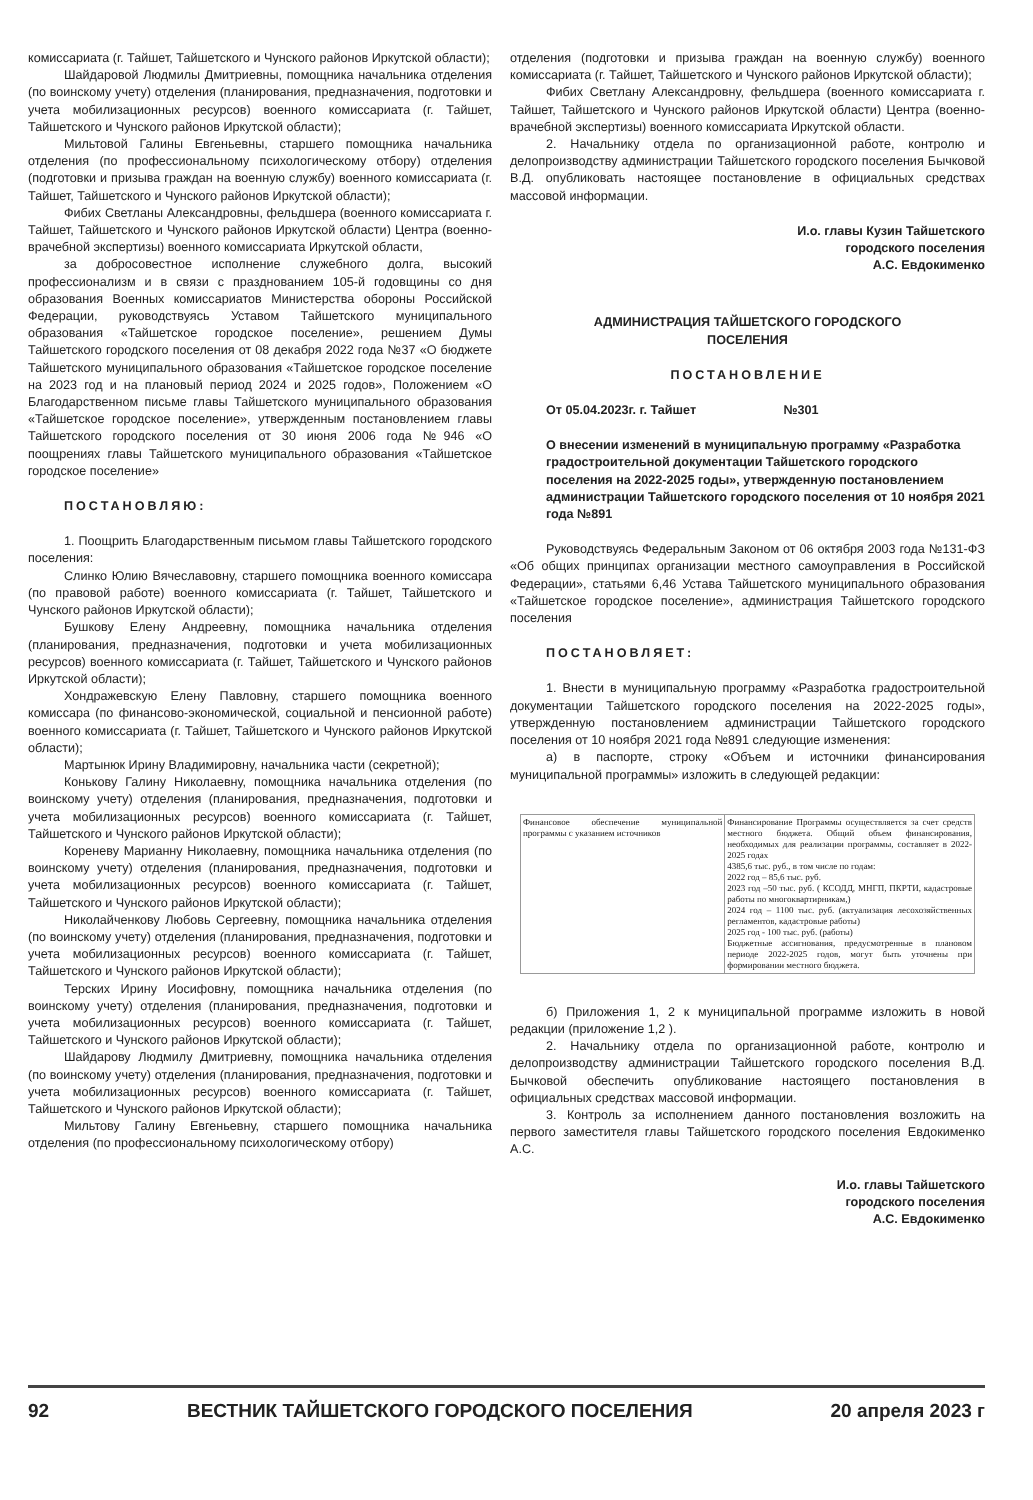комиссариата (г. Тайшет, Тайшетского и Чунского районов Иркутской области);
Шайдаровой Людмилы Дмитриевны, помощника начальника отделения (по воинскому учету) отделения (планирования, предназначения, подготовки и учета мобилизационных ресурсов) военного комиссариата (г. Тайшет, Тайшетского и Чунского районов Иркутской области);
Мильтовой Галины Евгеньевны, старшего помощника начальника отделения (по профессиональному психологическому отбору) отделения (подготовки и призыва граждан на военную службу) военного комиссариата (г. Тайшет, Тайшетского и Чунского районов Иркутской области);
Фибих Светланы Александровны, фельдшера (военного комиссариата г. Тайшет, Тайшетского и Чунского районов Иркутской области) Центра (военно-врачебной экспертизы) военного комиссариата Иркутской области,
за добросовестное исполнение служебного долга, высокий профессионализм и в связи с празднованием 105-й годовщины со дня образования Военных комиссариатов Министерства обороны Российской Федерации, руководствуясь Уставом Тайшетского муниципального образования «Тайшетское городское поселение», решением Думы Тайшетского городского поселения от 08 декабря 2022 года №37 «О бюджете Тайшетского муниципального образования «Тайшетское городское поселение на 2023 год и на плановый период 2024 и 2025 годов», Положением «О Благодарственном письме главы Тайшетского муниципального образования «Тайшетское городское поселение», утвержденным постановлением главы Тайшетского городского поселения от 30 июня 2006 года №946 «О поощрениях главы Тайшетского муниципального образования «Тайшетское городское поселение»
ПОСТАНОВЛЯЮ:
1. Поощрить Благодарственным письмом главы Тайшетского городского поселения:
Слинко Юлию Вячеславовну, старшего помощника военного комиссара (по правовой работе) военного комиссариата (г. Тайшет, Тайшетского и Чунского районов Иркутской области);
Бушкову Елену Андреевну, помощника начальника отделения (планирования, предназначения, подготовки и учета мобилизационных ресурсов) военного комиссариата (г. Тайшет, Тайшетского и Чунского районов Иркутской области);
Хондражевскую Елену Павловну, старшего помощника военного комиссара (по финансово-экономической, социальной и пенсионной работе) военного комиссариата (г. Тайшет, Тайшетского и Чунского районов Иркутской области);
Мартынюк Ирину Владимировну, начальника части (секретной);
Конькову Галину Николаевну, помощника начальника отделения (по воинскому учету) отделения (планирования, предназначения, подготовки и учета мобилизационных ресурсов) военного комиссариата (г. Тайшет, Тайшетского и Чунского районов Иркутской области);
Кореневу Марианну Николаевну, помощника начальника отделения (по воинскому учету) отделения (планирования, предназначения, подготовки и учета мобилизационных ресурсов) военного комиссариата (г. Тайшет, Тайшетского и Чунского районов Иркутской области);
Николайченкову Любовь Сергеевну, помощника начальника отделения (по воинскому учету) отделения (планирования, предназначения, подготовки и учета мобилизационных ресурсов) военного комиссариата (г. Тайшет, Тайшетского и Чунского районов Иркутской области);
Терских Ирину Иосифовну, помощника начальника отделения (по воинскому учету) отделения (планирования, предназначения, подготовки и учета мобилизационных ресурсов) военного комиссариата (г. Тайшет, Тайшетского и Чунского районов Иркутской области);
Шайдарову Людмилу Дмитриевну, помощника начальника отделения (по воинскому учету) отделения (планирования, предназначения, подготовки и учета мобилизационных ресурсов) военного комиссариата (г. Тайшет, Тайшетского и Чунского районов Иркутской области);
Мильтову Галину Евгеньевну, старшего помощника начальника отделения (по профессиональному психологическому отбору)
отделения (подготовки и призыва граждан на военную службу) военного комиссариата (г. Тайшет, Тайшетского и Чунского районов Иркутской области);
Фибих Светлану Александровну, фельдшера (военного комиссариата г. Тайшет, Тайшетского и Чунского районов Иркутской области) Центра (военно-врачебной экспертизы) военного комиссариата Иркутской области.
2. Начальнику отдела по организационной работе, контролю и делопроизводству администрации Тайшетского городского поселения Бычковой В.Д. опубликовать настоящее постановление в официальных средствах массовой информации.
И.о. главы Кузин Тайшетского
городского поселения
А.С. Евдокименко
АДМИНИСТРАЦИЯ ТАЙШЕТСКОГО ГОРОДСКОГО
ПОСЕЛЕНИЯ
ПОСТАНОВЛЕНИЕ
От 05.04.2023г. г. Тайшет №301
О внесении изменений в муниципальную программу «Разработка градостроительной документации Тайшетского городского поселения на 2022-2025 годы», утвержденную постановлением администрации Тайшетского городского поселения от 10 ноября 2021 года №891
Руководствуясь Федеральным Законом от 06 октября 2003 года №131-ФЗ «Об общих принципах организации местного самоуправления в Российской Федерации», статьями 6,46 Устава Тайшетского муниципального образования «Тайшетское городское поселение», администрация Тайшетского городского поселения
ПОСТАНОВЛЯЕТ:
1. Внести в муниципальную программу «Разработка градостроительной документации Тайшетского городского поселения на 2022-2025 годы», утвержденную постановлением администрации Тайшетского городского поселения от 10 ноября 2021 года №891 следующие изменения:
а) в паспорте, строку «Объем и источники финансирования муниципальной программы» изложить в следующей редакции:
| Финансовое обеспечение муниципальной программы с указанием источников | Финансирование Программы осуществляется за счет средств местного бюджета. Общий объем финансирования, необходимых для реализации программы, составляет в 2022-2025 годах 4385,6 тыс. руб., в том числе по годам: 2022 год – 85,6 тыс. руб. 2023 год –50 тыс. руб. ( КСОДД, МНГП, ПКРТИ, кадастровые работы по многоквартирникам,) 2024 год – 1100 тыс. руб. (актуализация лесохозяйственных регламентов, кадастровые работы) 2025 год - 100 тыс. руб. (работы) Бюджетные ассигнования, предусмотренные в плановом периоде 2022-2025 годов, могут быть уточнены при формировании местного бюджета. |
б) Приложения 1, 2 к муниципальной программе изложить в новой редакции (приложение 1,2 ).
2. Начальнику отдела по организационной работе, контролю и делопроизводству администрации Тайшетского городского поселения В.Д. Бычковой обеспечить опубликование настоящего постановления в официальных средствах массовой информации.
3. Контроль за исполнением данного постановления возложить на первого заместителя главы Тайшетского городского поселения Евдокименко А.С.
И.о. главы Тайшетского
городского поселения
А.С. Евдокименко
92 ВЕСТНИК ТАЙШЕТСКОГО ГОРОДСКОГО ПОСЕЛЕНИЯ 20 апреля 2023 г